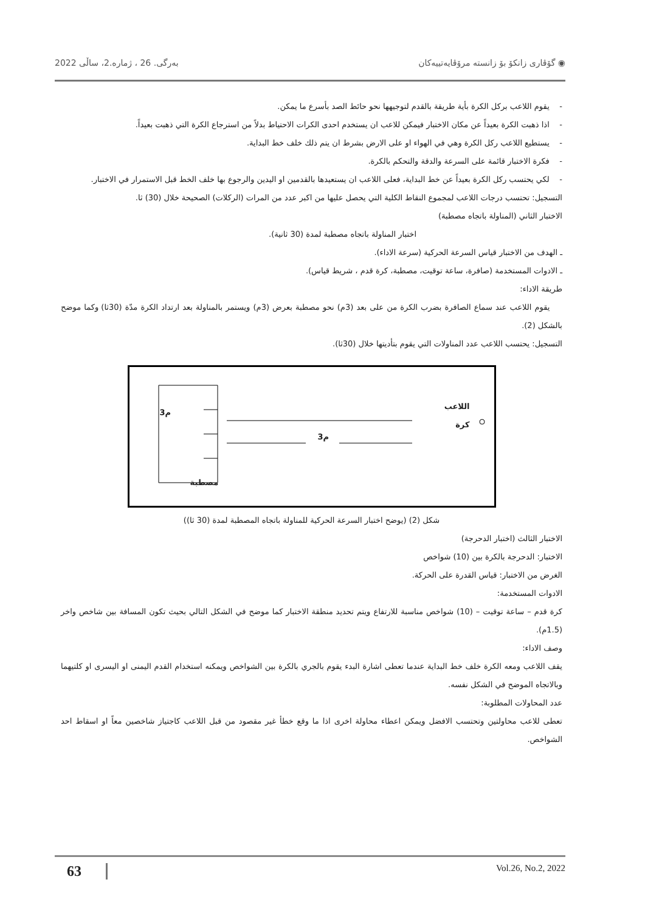◉ گۆڤاری زانکۆ بۆ زانستە مرۆڤایەتییەکان بەرگی. 26 ، ژمارە.2، ساڵی 2022
- يقوم اللاعب بركل الكرة بأية طريقة بالقدم لتوجيهها نحو حائط الصد بأسرع ما يمكن.
- اذا ذهبت الكرة بعيداً عن مكان الاختبار فيمكن للاعب ان يستخدم احدى الكرات الاحتياط بدلاً من استرجاع الكرة التي ذهبت بعيداً.
- يستطيع اللاعب ركل الكرة وهي في الهواء او على الارض بشرط ان يتم ذلك خلف خط البداية.
- فكرة الاختبار قائمة على السرعة والدقة والتحكم بالكرة.
- لكي يحتسب ركل الكرة بعيداً عن خط البداية، فعلى اللاعب ان يستعيدها بالقدمين او اليدين والرجوع بها خلف الخط قبل الاستمرار في الاختبار.
التسجيل: تحتسب درجات اللاعب لمجموع النقاط الكلية التي يحصل عليها من اكبر عدد من المرات (الركلات) الصحيحة خلال (30) ثا.
الاختبار الثاني (المناولة باتجاه مصطبة)
اختبار المناولة باتجاه مصطبة لمدة (30 ثانية).
ـ الهدف من الاختبار قياس السرعة الحركية (سرعة الاداء).
ـ الادوات المستخدمة (صافرة، ساعة توقيت، مصطبة، كرة قدم ، شريط قياس).
طريقة الاداء:
يقوم اللاعب عند سماع الصافرة بضرب الكرة من على بعد (3م) نحو مصطبة بعرض (3م) ويستمر بالمناولة بعد ارتداد الكرة مدّة (30ثا) وكما موضح بالشكل (2).
التسجيل: يحتسب اللاعب عدد المناولات التي يقوم بتأديتها خلال (30ثا).
3م
3م
اللاعب
كرة
مصطبة
شكل (2) (يوضح اختبار السرعة الحركية للمناولة باتجاه المصطبة لمدة (30 ثا))
الاختبار الثالث (اختبار الدحرجة)
الاختبار: الدحرجة بالكرة بين (10) شواخص
الغرض من الاختبار: قياس القدرة على الحركة.
الادوات المستخدمة:
كرة قدم – ساعة توقيت – (10) شواخص مناسبة للارتفاع ويتم تحديد منطقة الاختبار كما موضح في الشكل التالي بحيث تكون المسافة بين شاخص واخر (1.5م).
وصف الاداء:
يقف اللاعب ومعه الكرة خلف خط البداية عندما تعطى اشارة البدء يقوم بالجري بالكرة بين الشواخص ويمكنه استخدام القدم اليمنى او اليسرى او كلتيهما وبالاتجاه الموضح في الشكل نفسه.
عدد المحاولات المطلوبة:
تعطى للاعب محاولتين وتحتسب الافضل ويمكن اعطاء محاولة اخرى اذا ما وقع خطأ غير مقصود من قبل اللاعب كاجتياز شاخصين معاً او اسقاط احد الشواخص.
63 Vol.26, No.2, 2022